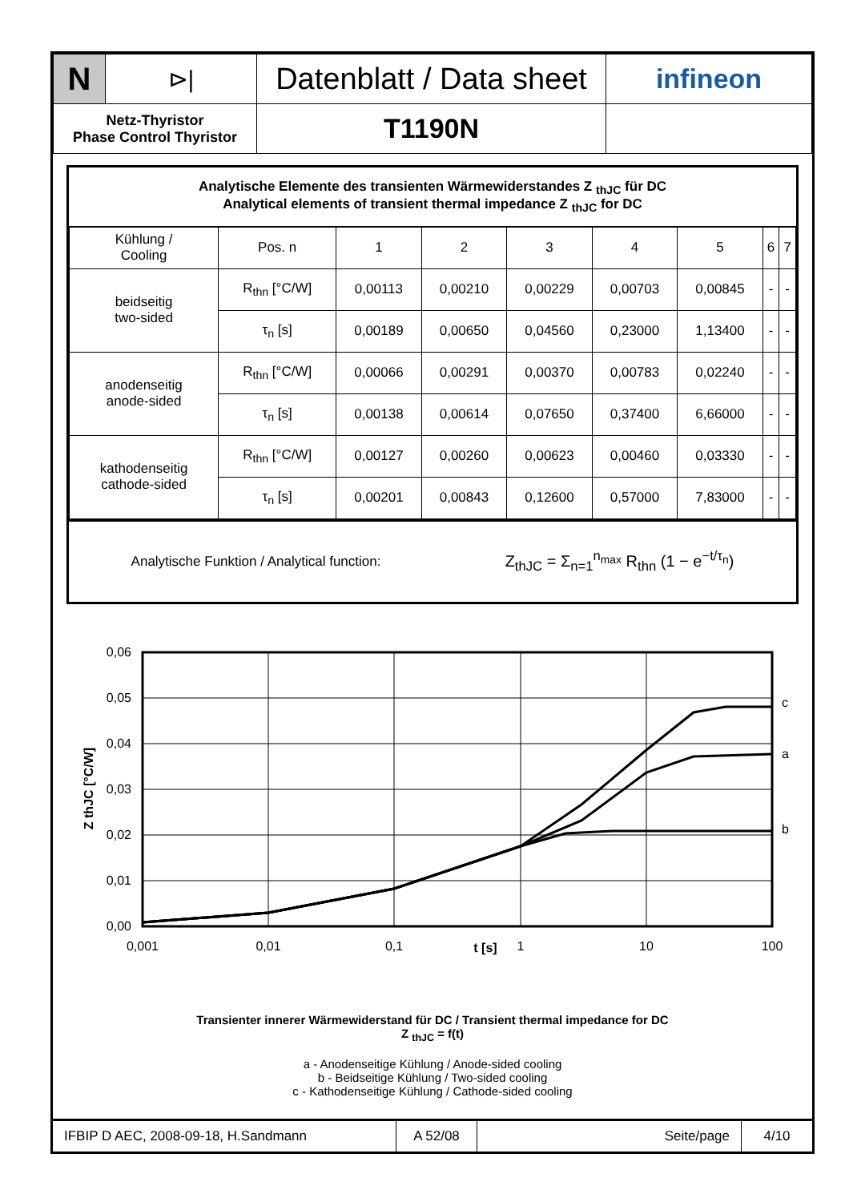| N | ⊳/ | Datenblatt / Data sheet | infineon |
| Netz-Thyristor Phase Control Thyristor | | T1190N | |
Analytische Elemente des transienten Wärmewiderstandes Z <sub>thJC</sub> für DC
Analytical elements of transient thermal impedance Z <sub>thJC</sub> for DC
| Kühlung / Cooling | Pos. n | 1 | 2 | 3 | 4 | 5 | 6 | 7 |
| --- | --- | --- | --- | --- | --- | --- | --- | --- |
| beidseitig two-sided | R<sub>thn</sub> [°C/W] | 0,00113 | 0,00210 | 0,00229 | 0,00703 | 0,00845 | - | - |
| | τ<sub>n</sub> [s] | 0,00189 | 0,00650 | 0,04560 | 0,23000 | 1,13400 | - | - |
| anodenseitig anode-sided | R<sub>thn</sub> [°C/W] | 0,00066 | 0,00291 | 0,00370 | 0,00783 | 0,02240 | - | - |
| | τ<sub>n</sub> [s] | 0,00138 | 0,00614 | 0,07650 | 0,37400 | 6,66000 | - | - |
| kathodenseitig cathode-sided | R<sub>thn</sub> [°C/W] | 0,00127 | 0,00260 | 0,00623 | 0,00460 | 0,03330 | - | - |
| | τ<sub>n</sub> [s] | 0,00201 | 0,00843 | 0,12600 | 0,57000 | 7,83000 | - | - |
Analytische Funktion / Analytical function: Z<sub>thJC</sub> = Σ<sub>n=1</sub><sup>n<sub>max</sub></sup> R<sub>thn</sub> (1 − e<sup>−t/τ<sub>n</sub></sup>)
0,06
0,05
0,04
0,03
0,02
0,01
0,00
0,001
0,01
0,1
t [s]
1
10
100
c
a
b
Z thJC [°C/W]
Transienter innerer Wärmewiderstand für DC / Transient thermal impedance for DC
Z <sub>thJC</sub> = f(t)
a - Anodenseitige Kühlung / Anode-sided cooling
b - Beidseitige Kühlung / Two-sided cooling
c - Kathodenseitige Kühlung / Cathode-sided cooling
| IFBIP D AEC, 2008-09-18, H.Sandmann | A 52/08 | Seite/page | 4/10 |